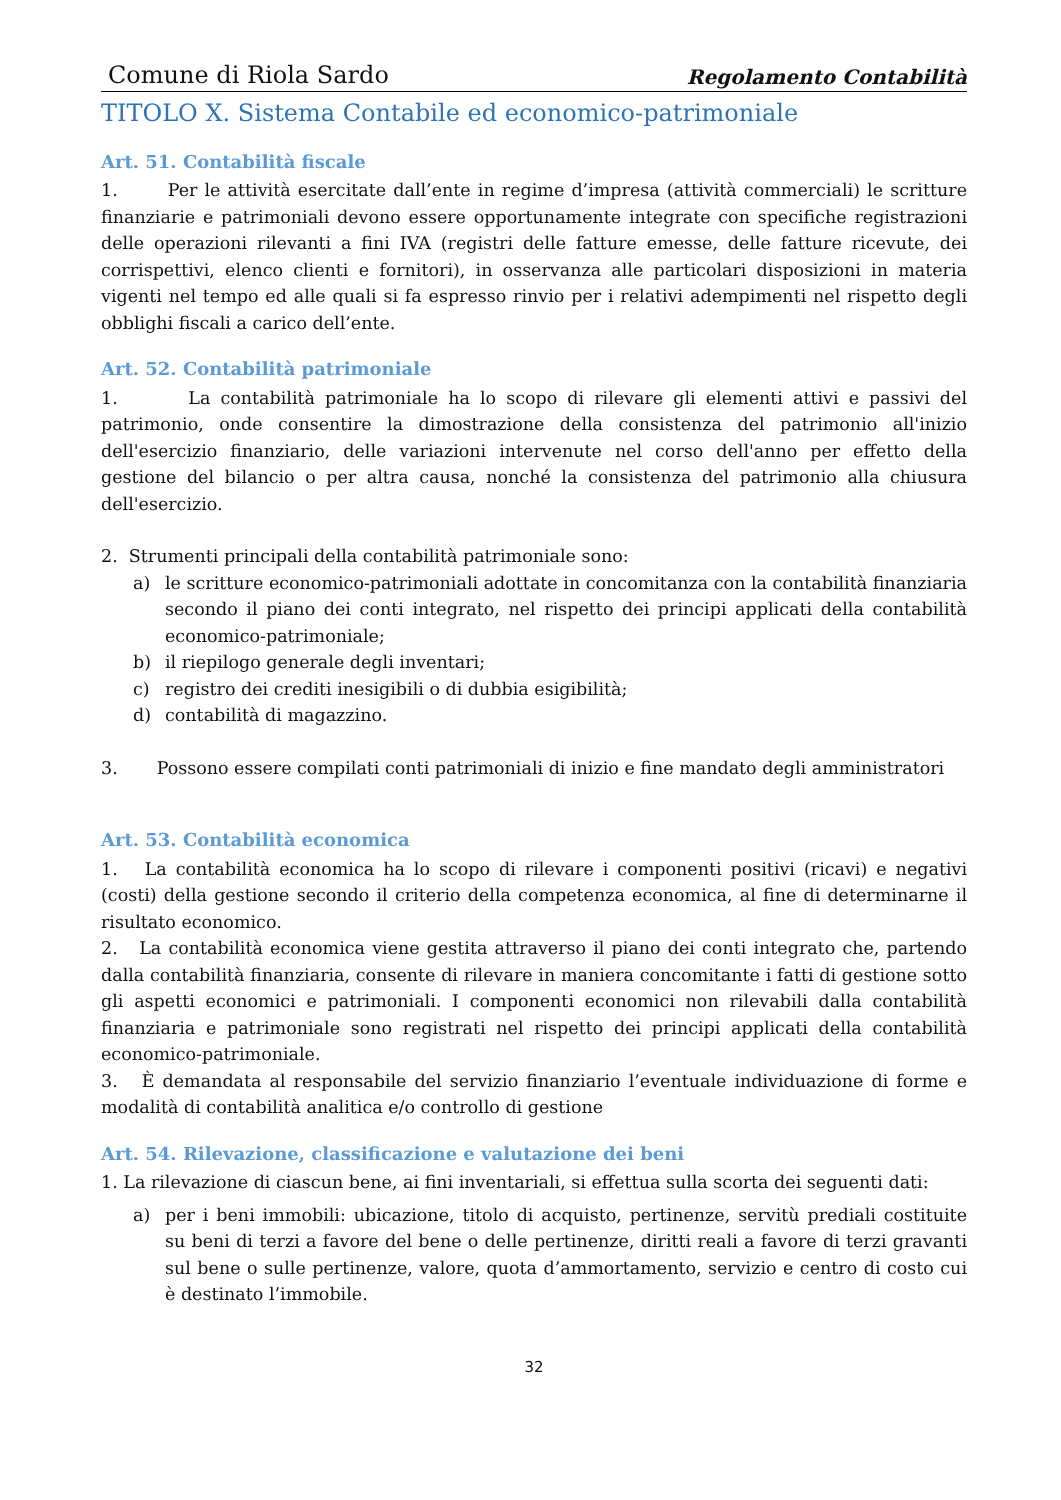Comune di Riola Sardo Regolamento Contabilità
TITOLO X. Sistema Contabile ed economico-patrimoniale
Art. 51. Contabilità fiscale
1. Per le attività esercitate dall’ente in regime d’impresa (attività commerciali) le scritture finanziarie e patrimoniali devono essere opportunamente integrate con specifiche registrazioni delle operazioni rilevanti a fini IVA (registri delle fatture emesse, delle fatture ricevute, dei corrispettivi, elenco clienti e fornitori), in osservanza alle particolari disposizioni in materia vigenti nel tempo ed alle quali si fa espresso rinvio per i relativi adempimenti nel rispetto degli obblighi fiscali a carico dell’ente.
Art. 52. Contabilità patrimoniale
1. La contabilità patrimoniale ha lo scopo di rilevare gli elementi attivi e passivi del patrimonio, onde consentire la dimostrazione della consistenza del patrimonio all'inizio dell'esercizio finanziario, delle variazioni intervenute nel corso dell'anno per effetto della gestione del bilancio o per altra causa, nonché la consistenza del patrimonio alla chiusura dell'esercizio.
2. Strumenti principali della contabilità patrimoniale sono:
a) le scritture economico-patrimoniali adottate in concomitanza con la contabilità finanziaria secondo il piano dei conti integrato, nel rispetto dei principi applicati della contabilità economico-patrimoniale;
b) il riepilogo generale degli inventari;
c) registro dei crediti inesigibili o di dubbia esigibilità;
d) contabilità di magazzino.
3. Possono essere compilati conti patrimoniali di inizio e fine mandato degli amministratori
Art. 53. Contabilità economica
1. La contabilità economica ha lo scopo di rilevare i componenti positivi (ricavi) e negativi (costi) della gestione secondo il criterio della competenza economica, al fine di determinarne il risultato economico.
2. La contabilità economica viene gestita attraverso il piano dei conti integrato che, partendo dalla contabilità finanziaria, consente di rilevare in maniera concomitante i fatti di gestione sotto gli aspetti economici e patrimoniali. I componenti economici non rilevabili dalla contabilità finanziaria e patrimoniale sono registrati nel rispetto dei principi applicati della contabilità economico-patrimoniale.
3. È demandata al responsabile del servizio finanziario l’eventuale individuazione di forme e modalità di contabilità analitica e/o controllo di gestione
Art. 54. Rilevazione, classificazione e valutazione dei beni
1. La rilevazione di ciascun bene, ai fini inventariali, si effettua sulla scorta dei seguenti dati:
a) per i beni immobili: ubicazione, titolo di acquisto, pertinenze, servitù prediali costituite su beni di terzi a favore del bene o delle pertinenze, diritti reali a favore di terzi gravanti sul bene o sulle pertinenze, valore, quota d’ammortamento, servizio e centro di costo cui è destinato l’immobile.
32